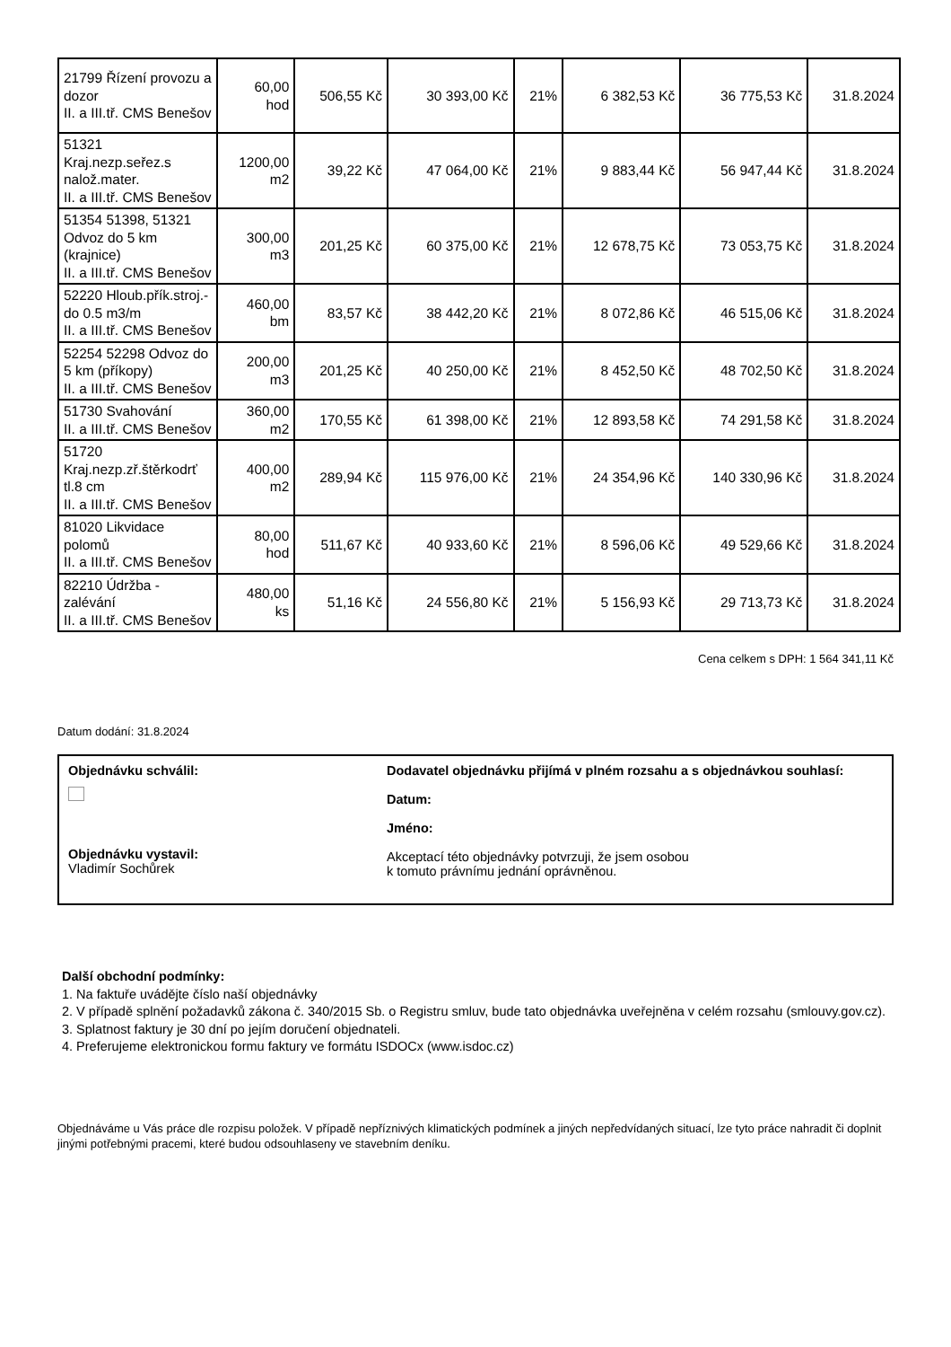| 21799 Řízení provozu a dozor II. a III.tř. CMS Benešov | 60,00 hod | 506,55 Kč | 30 393,00 Kč | 21% | 6 382,53 Kč | 36 775,53 Kč | 31.8.2024 |
| 51321 Kraj.nezp.seřez.s nalož.mater. II. a III.tř. CMS Benešov | 1200,00 m2 | 39,22 Kč | 47 064,00 Kč | 21% | 9 883,44 Kč | 56 947,44 Kč | 31.8.2024 |
| 51354 51398, 51321 Odvoz do 5 km (krajnice) II. a III.tř. CMS Benešov | 300,00 m3 | 201,25 Kč | 60 375,00 Kč | 21% | 12 678,75 Kč | 73 053,75 Kč | 31.8.2024 |
| 52220 Hloub.přík.stroj.-do 0.5 m3/m II. a III.tř. CMS Benešov | 460,00 bm | 83,57 Kč | 38 442,20 Kč | 21% | 8 072,86 Kč | 46 515,06 Kč | 31.8.2024 |
| 52254 52298 Odvoz do 5 km (příkopy) II. a III.tř. CMS Benešov | 200,00 m3 | 201,25 Kč | 40 250,00 Kč | 21% | 8 452,50 Kč | 48 702,50 Kč | 31.8.2024 |
| 51730 Svahování II. a III.tř. CMS Benešov | 360,00 m2 | 170,55 Kč | 61 398,00 Kč | 21% | 12 893,58 Kč | 74 291,58 Kč | 31.8.2024 |
| 51720 Kraj.nezp.zř.štěrkodrť tl.8 cm II. a III.tř. CMS Benešov | 400,00 m2 | 289,94 Kč | 115 976,00 Kč | 21% | 24 354,96 Kč | 140 330,96 Kč | 31.8.2024 |
| 81020 Likvidace polomů II. a III.tř. CMS Benešov | 80,00 hod | 511,67 Kč | 40 933,60 Kč | 21% | 8 596,06 Kč | 49 529,66 Kč | 31.8.2024 |
| 82210 Údržba - zalévání II. a III.tř. CMS Benešov | 480,00 ks | 51,16 Kč | 24 556,80 Kč | 21% | 5 156,93 Kč | 29 713,73 Kč | 31.8.2024 |
Cena celkem s DPH: 1 564 341,11 Kč
Datum dodání: 31.8.2024
Objednávku schválil:
Objednávku vystavil:
Vladimír Sochůrek
Dodavatel objednávku přijímá v plném rozsahu a s objednávkou souhlasí:
Datum:
Jméno:
Akceptací této objednávky potvrzuji, že jsem osobou
k tomuto právnímu jednání oprávněnou.
Další obchodní podmínky:
1. Na faktuře uvádějte číslo naší objednávky
2. V případě splnění požadavků zákona č. 340/2015 Sb. o Registru smluv, bude tato objednávka uveřejněna v celém rozsahu (smlouvy.gov.cz).
3. Splatnost faktury je 30 dní po jejím doručení objednateli.
4. Preferujeme elektronickou formu faktury ve formátu ISDOCx (www.isdoc.cz)
Objednáváme u Vás práce dle rozpisu položek. V případě nepříznivých klimatických podmínek a jiných nepředvídaných situací, lze tyto práce nahradit či doplnit jinými potřebnými pracemi, které budou odsouhlaseny ve stavebním deníku.